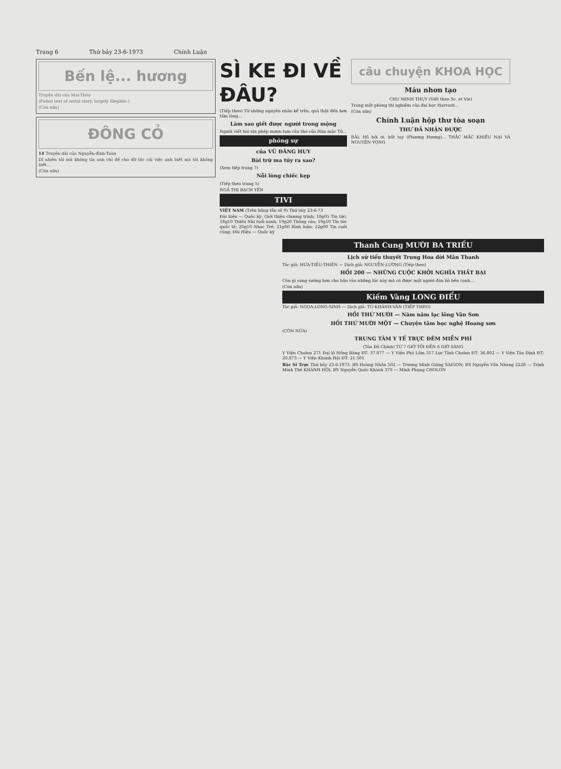Trang 6 Thứ bảy 23-6-1973 Chính Luận
Bến lệ... hương
Truyện dài của Mai-Thảo
(Faded text of serial story, largely illegible.)
(Còn nữa)
ĐÔNG CỎ
14 Truyện dài của Nguyễn-đình-Toàn
Dĩ nhiên tôi nói không tin anh chỉ để cho đỡ tốc cái việc anh biết mà tôi không biết...
(Còn nữa)
SÌ KE ĐI VỀ ĐÂU?
(Tiếp theo) Từ những nguyên nhân kể trên, quả thật đến hơn tấm lòng...
Làm sao giết được người trong mộng
Người viết bài xin phép mượn tạm câu thơ của Hàn mặc Tử...
phóng sự
của VŨ ĐĂNG HUY
Bài trừ ma túy ra sao?
(Xem tiếp trang 7)
Nỗi lòng chiếc kẹp
(Tiếp theo trang 5)
NGÃ THỊ BẠCH YẾN
TIVI
VIỆT NAM (Trên băng tần số 9) Thứ bảy 23-6-73
Đài hiệu — Quốc kỳ; Giới thiệu chương trình; 18g05 Tin tức; 18g10 Thiếu Nhi tuổi xanh; 19g20 Thông cáo; 19g10 Tin tức quốc tế; 20g10 Nhạc Trẻ; 21g00 Bình luận; 22g00 Tin cuối cùng; Đài Hiệu — Quốc kỳ
câu chuyện KHOA HỌC
Máu nhơn tạo
CHU MINH THỤY (Viết theo Sc. et Vie)
Trong một phòng thí nghiệm của đại học Harvard...
(Còn nữa)
Chính Luận hộp thư tòa soạn
THƯ ĐÃ NHẬN ĐƯỢC
BẢI: Hồ hởi ơi. bất tay (Phương Hương)... THẮC MẮC KHIẾU NẠI VÀ NGUYỆN VỌNG
Thanh Cung MƯỜI BA TRIỀU
Lịch sử tiểu thuyết Trung Hoa đời Mãn Thanh
Tác giả: HỨA-TIẾU-THIÊN — Dịch giả: NGUYỄN-LƯƠNG (Tiếp theo)
HỒI 200 — NHỮNG CUỘC KHỞI NGHĨA THẤT BẠI
Còn gì sung sướng hơn cho hắn vào những lúc này mà có được một người đàn bà bên cạnh...
(Còn nữa)
Kiếm Vàng LONG ĐIỂU
Tác giả: NGỌA-LONG-SINH — Dịch giả: TỪ-KHÁNH-VÂN (TIẾP THEO)
HỒI THỨ MƯỜI — Năm năm lạc lõng Vân Sơn
HỒI THỨ MƯỜI MỘT — Chuyện tâm học nghệ Hoang sơn
(CÒN NỮA)
TRUNG TÂM Y TẾ TRỰC ĐÊM MIỄN PHÍ
(Tòa Đô Chính) TỪ 7 GIỜ TỐI ĐẾN 6 GIỜ SÁNG
Y Viện Cholon 271 Đại lộ Hồng Bàng ĐT: 37.877 — Y Viện Phó Lâm 317 Lục Tỉnh Cholon ĐT: 36.802 — Y Viện Tân Định ĐT: 20.873 — Y Viện Khánh Hội ĐT: 21.501
Bác Sĩ Trực Thứ bảy 23.6.1973. BS Hoàng Nhân 502 — Trương Minh Giảng SAIGON; BS Nguyễn Văn Nhung 2228 — Trịnh Minh Thế KHÁNH HỘI; BS Nguyễn Quốc Khánh 370 — Minh Phụng CHOLON